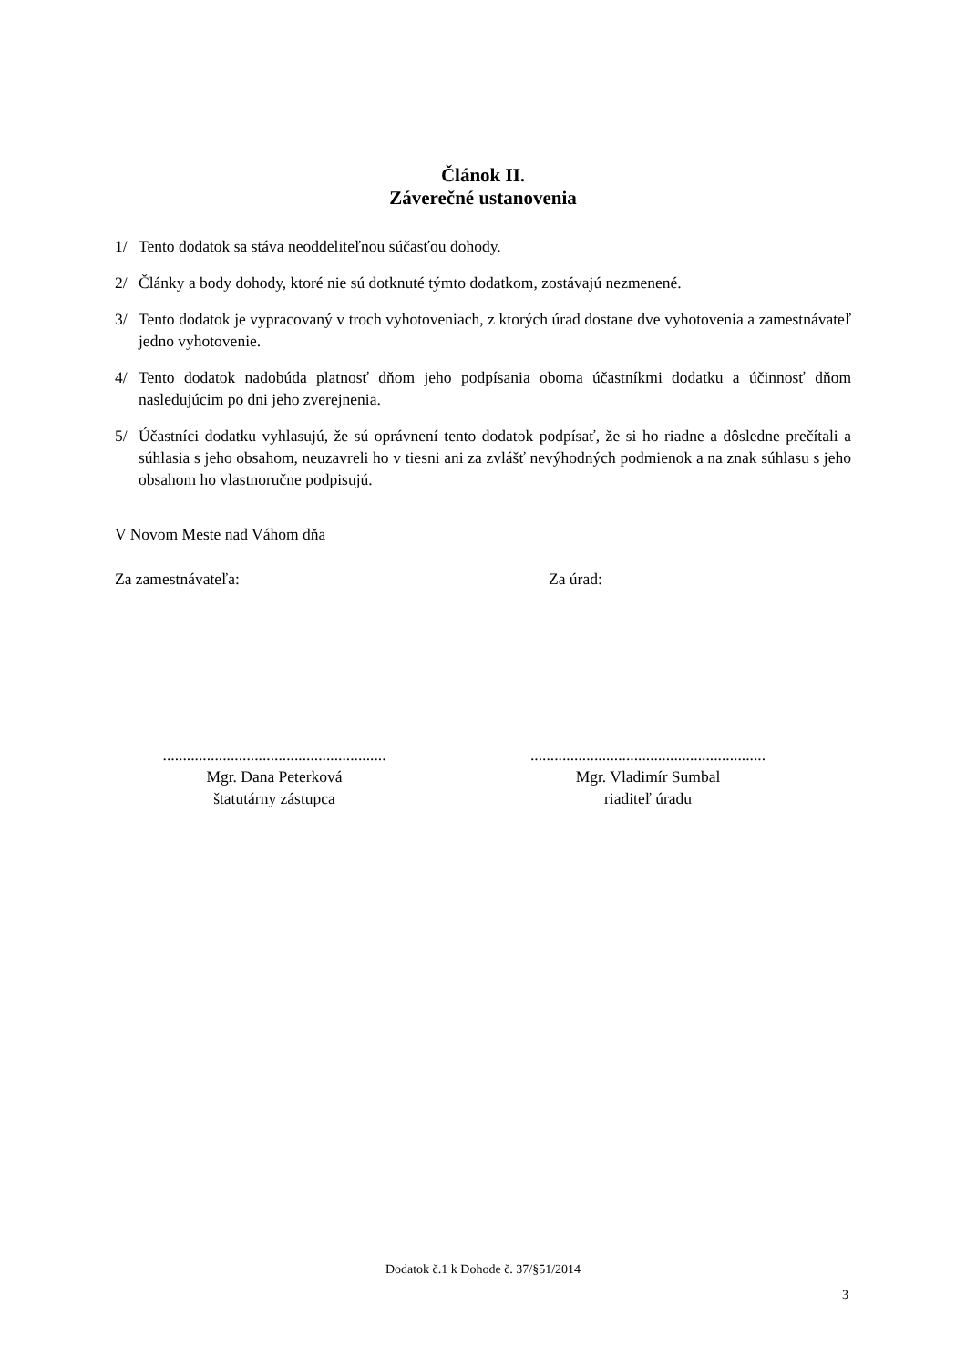Článok II.
Záverečné ustanovenia
1/ Tento dodatok sa stáva neoddeliteľnou súčasťou dohody.
2/ Články a body dohody, ktoré nie sú dotknuté týmto dodatkom, zostávajú nezmenené.
3/ Tento dodatok je vypracovaný v troch vyhotoveniach, z ktorých úrad dostane dve vyhotovenia a zamestnávateľ jedno vyhotovenie.
4/ Tento dodatok nadobúda platnosť dňom jeho podpísania oboma účastníkmi dodatku a účinnosť dňom nasledujúcim po dni jeho zverejnenia.
5/ Účastníci dodatku vyhlasujú, že sú oprávnení tento dodatok podpísať, že si ho riadne a dôsledne prečítali a súhlasia s jeho obsahom, neuzavreli ho v tiesni ani za zvlášť nevýhodných podmienok a na znak súhlasu s jeho obsahom ho vlastnoručne podpisujú.
V Novom Meste nad Váhom dňa
Za zamestnávateľa: Za úrad:
........................................................
Mgr. Dana Peterková
štatutárny zástupca
...........................................................
Mgr. Vladimír Sumbal
riaditeľ úradu
Dodatok č.1 k Dohode č. 37/§51/2014
3